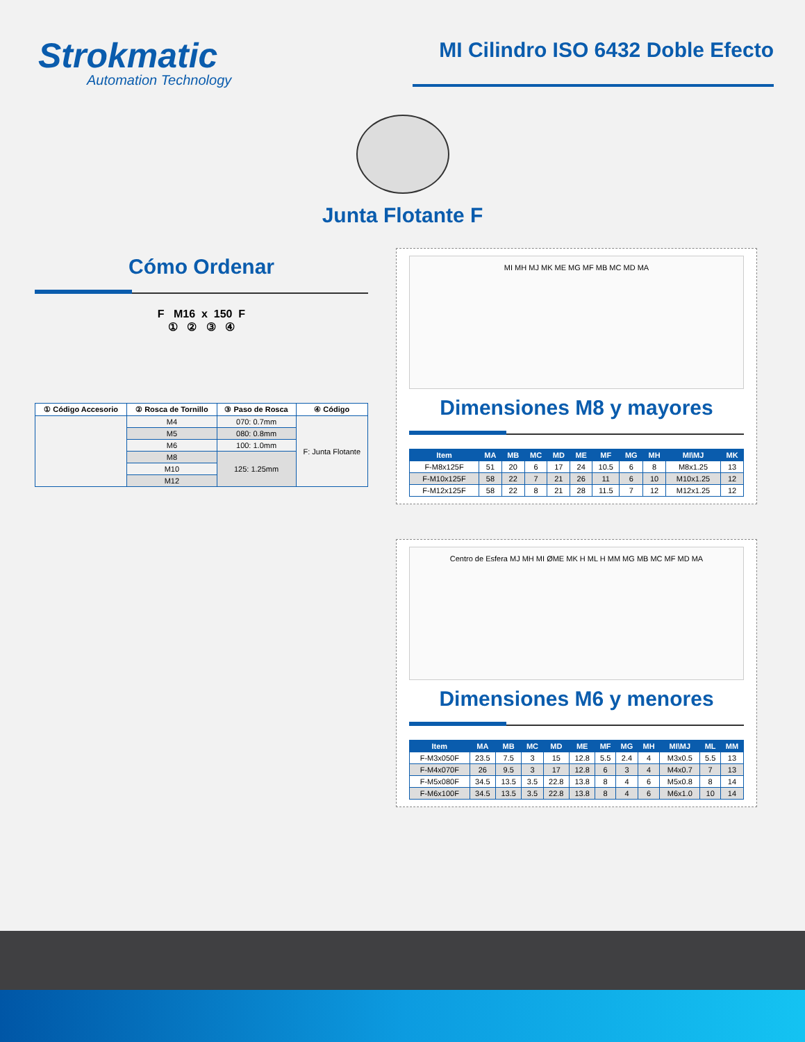Strokmatic
Automation Technology
MI Cilindro ISO 6432 Doble Efecto
Junta Flotante F
Cómo Ordenar
F M16 x 150 F
① ② ③ ④
| ① Código Accesorio | ② Rosca de Tornillo | ③ Paso de Rosca | ④ Código |
| --- | --- | --- | --- |
| | M4 | 070: 0.7mm | F: Junta Flotante |
| | M5 | 080: 0.8mm | |
| | M6 | 100: 1.0mm | |
| | M8 | 125: 1.25mm | |
| | M10 | | |
| | M12 | | |
MI MH MJ MK ME MG MF MB MC MD MA
Dimensiones M8 y mayores
| Item | MA | MB | MC | MD | ME | MF | MG | MH | MI\MJ | MK |
| --- | --- | --- | --- | --- | --- | --- | --- | --- | --- | --- |
| F-M8x125F | 51 | 20 | 6 | 17 | 24 | 10.5 | 6 | 8 | M8x1.25 | 13 |
| F-M10x125F | 58 | 22 | 7 | 21 | 26 | 11 | 6 | 10 | M10x1.25 | 12 |
| F-M12x125F | 58 | 22 | 8 | 21 | 28 | 11.5 | 7 | 12 | M12x1.25 | 12 |
Centro de Esfera MJ MH MI ØME MK H ML H MM MG MB MC MF MD MA
Dimensiones M6 y menores
| Item | MA | MB | MC | MD | ME | MF | MG | MH | MI\MJ | ML | MM |
| --- | --- | --- | --- | --- | --- | --- | --- | --- | --- | --- | --- |
| F-M3x050F | 23.5 | 7.5 | 3 | 15 | 12.8 | 5.5 | 2.4 | 4 | M3x0.5 | 5.5 | 13 |
| F-M4x070F | 26 | 9.5 | 3 | 17 | 12.8 | 6 | 3 | 4 | M4x0.7 | 7 | 13 |
| F-M5x080F | 34.5 | 13.5 | 3.5 | 22.8 | 13.8 | 8 | 4 | 6 | M5x0.8 | 8 | 14 |
| F-M6x100F | 34.5 | 13.5 | 3.5 | 22.8 | 13.8 | 8 | 4 | 6 | M6x1.0 | 10 | 14 |